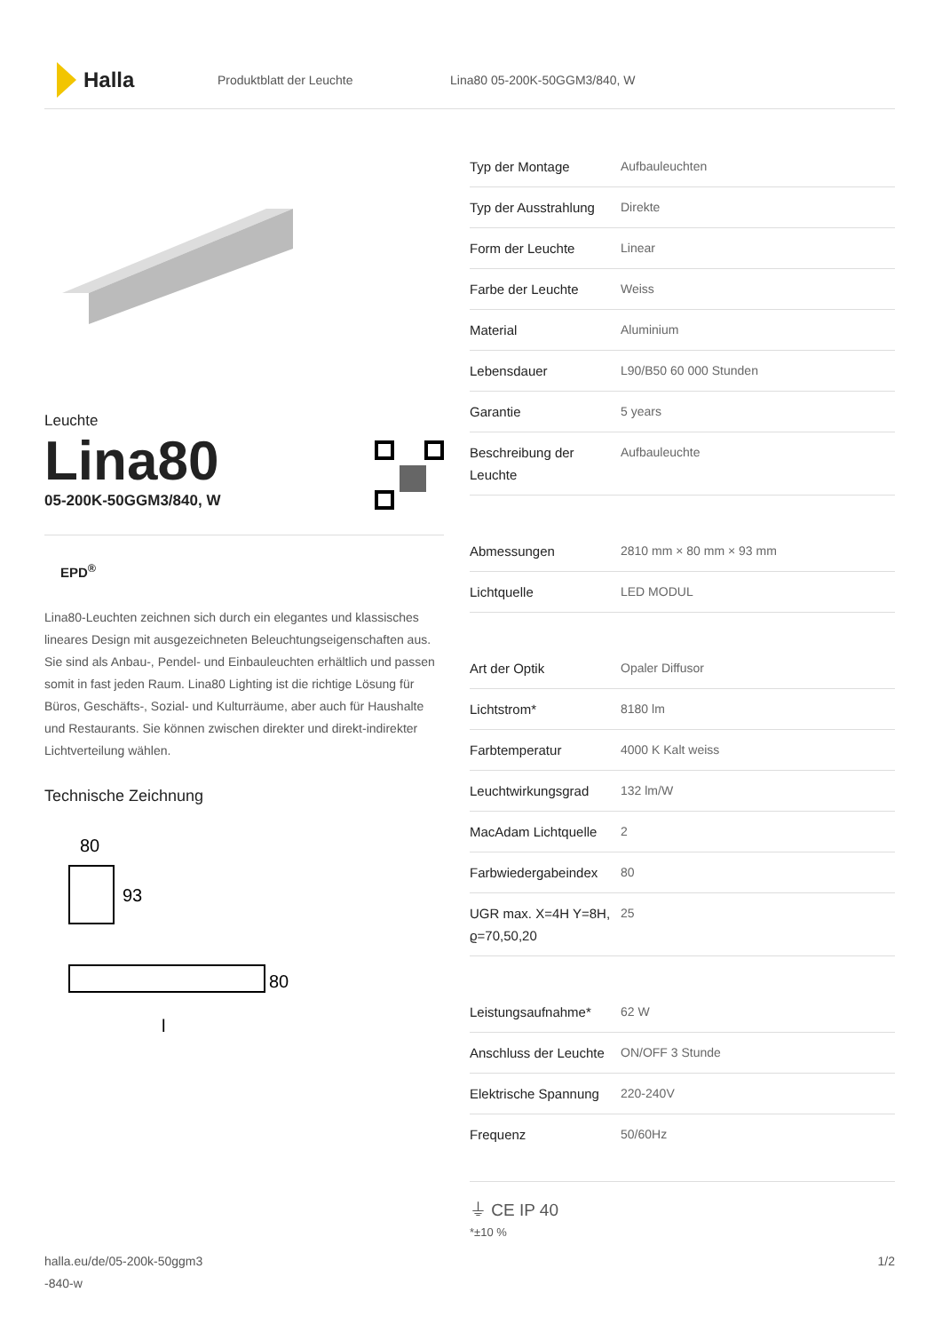Halla
Produktblatt der Leuchte Lina80 05-200K-50GGM3/840, W
Leuchte
Lina80
05-200K-50GGM3/840, W
EPD<sup>®</sup>
Lina80-Leuchten zeichnen sich durch ein elegantes und klassisches lineares Design mit ausgezeichneten Beleuchtungseigenschaften aus. Sie sind als Anbau-, Pendel- und Einbauleuchten erhältlich und passen somit in fast jeden Raum. Lina80 Lighting ist die richtige Lösung für Büros, Geschäfts-, Sozial- und Kulturräume, aber auch für Haushalte und Restaurants. Sie können zwischen direkter und direkt-indirekter Lichtverteilung wählen.
Technische Zeichnung
80
93
80
l
| Typ der Montage | Aufbauleuchten |
| Typ der Ausstrahlung | Direkte |
| Form der Leuchte | Linear |
| Farbe der Leuchte | Weiss |
| Material | Aluminium |
| Lebensdauer | L90/B50 60 000 Stunden |
| Garantie | 5 years |
| Beschreibung der Leuchte | Aufbauleuchte |
| Abmessungen | 2810 mm × 80 mm × 93 mm |
| Lichtquelle | LED MODUL |
| Art der Optik | Opaler Diffusor |
| Lichtstrom* | 8180 lm |
| Farbtemperatur | 4000 K Kalt weiss |
| Leuchtwirkungsgrad | 132 lm/W |
| MacAdam Lichtquelle | 2 |
| Farbwiedergabeindex | 80 |
| UGR max. X=4H Y=8H, ϱ=70,50,20 | 25 |
| Leistungsaufnahme* | 62 W |
| Anschluss der Leuchte | ON/OFF 3 Stunde |
| Elektrische Spannung | 220-240V |
| Frequenz | 50/60Hz |
⏚ CE IP 40
*±10 %
halla.eu/de/05-200k-50ggm3
-840-w
1/2